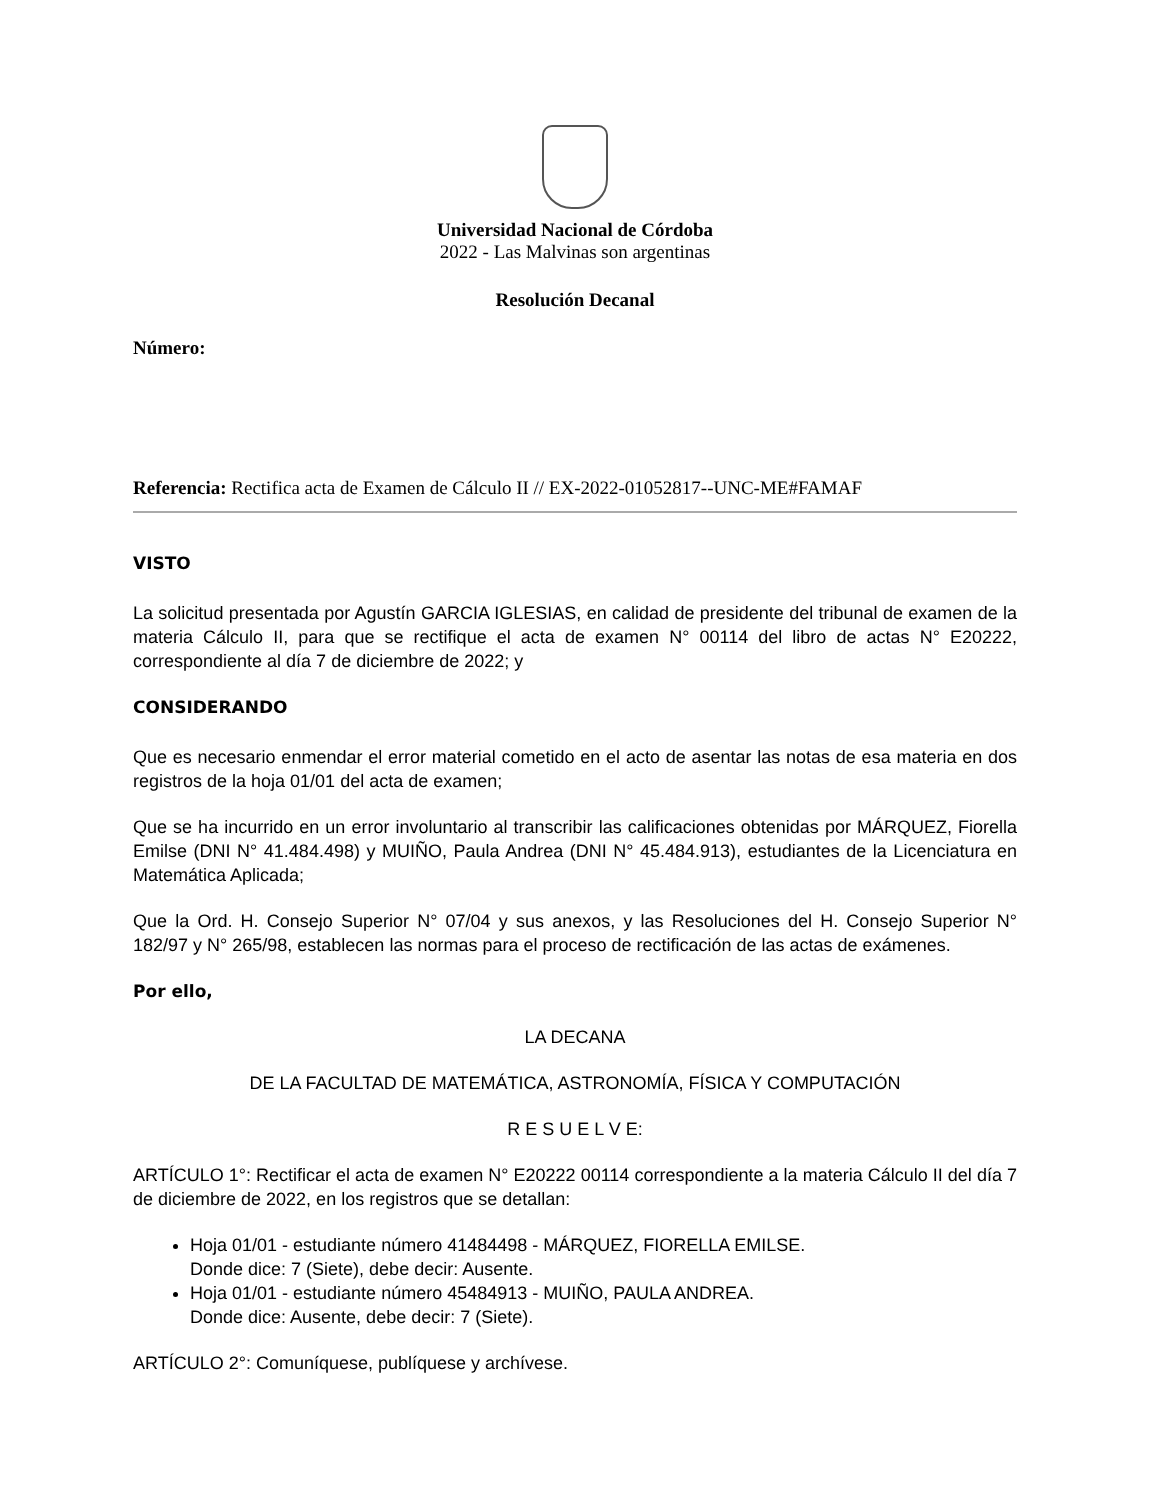Universidad Nacional de Córdoba
2022 - Las Malvinas son argentinas
Resolución Decanal
Número:
Referencia: Rectifica acta de Examen de Cálculo II // EX-2022-01052817--UNC-ME#FAMAF
VISTO
La solicitud presentada por Agustín GARCIA IGLESIAS, en calidad de presidente del tribunal de examen de la materia Cálculo II, para que se rectifique el acta de examen N° 00114 del libro de actas N° E20222, correspondiente al día 7 de diciembre de 2022; y
CONSIDERANDO
Que es necesario enmendar el error material cometido en el acto de asentar las notas de esa materia en dos registros de la hoja 01/01 del acta de examen;
Que se ha incurrido en un error involuntario al transcribir las calificaciones obtenidas por MÁRQUEZ, Fiorella Emilse (DNI N° 41.484.498) y MUIÑO, Paula Andrea (DNI N° 45.484.913), estudiantes de la Licenciatura en Matemática Aplicada;
Que la Ord. H. Consejo Superior N° 07/04 y sus anexos, y las Resoluciones del H. Consejo Superior N° 182/97 y N° 265/98, establecen las normas para el proceso de rectificación de las actas de exámenes.
Por ello,
LA DECANA
DE LA FACULTAD DE MATEMÁTICA, ASTRONOMÍA, FÍSICA Y COMPUTACIÓN
R E S U E L V E:
ARTÍCULO 1°: Rectificar el acta de examen N° E20222 00114 correspondiente a la materia Cálculo II del día 7 de diciembre de 2022, en los registros que se detallan:
Hoja 01/01 - estudiante número 41484498 - MÁRQUEZ, FIORELLA EMILSE.
Donde dice: 7 (Siete), debe decir: Ausente.
Hoja 01/01 - estudiante número 45484913 - MUIÑO, PAULA ANDREA.
Donde dice: Ausente, debe decir: 7 (Siete).
ARTÍCULO 2°: Comuníquese, publíquese y archívese.